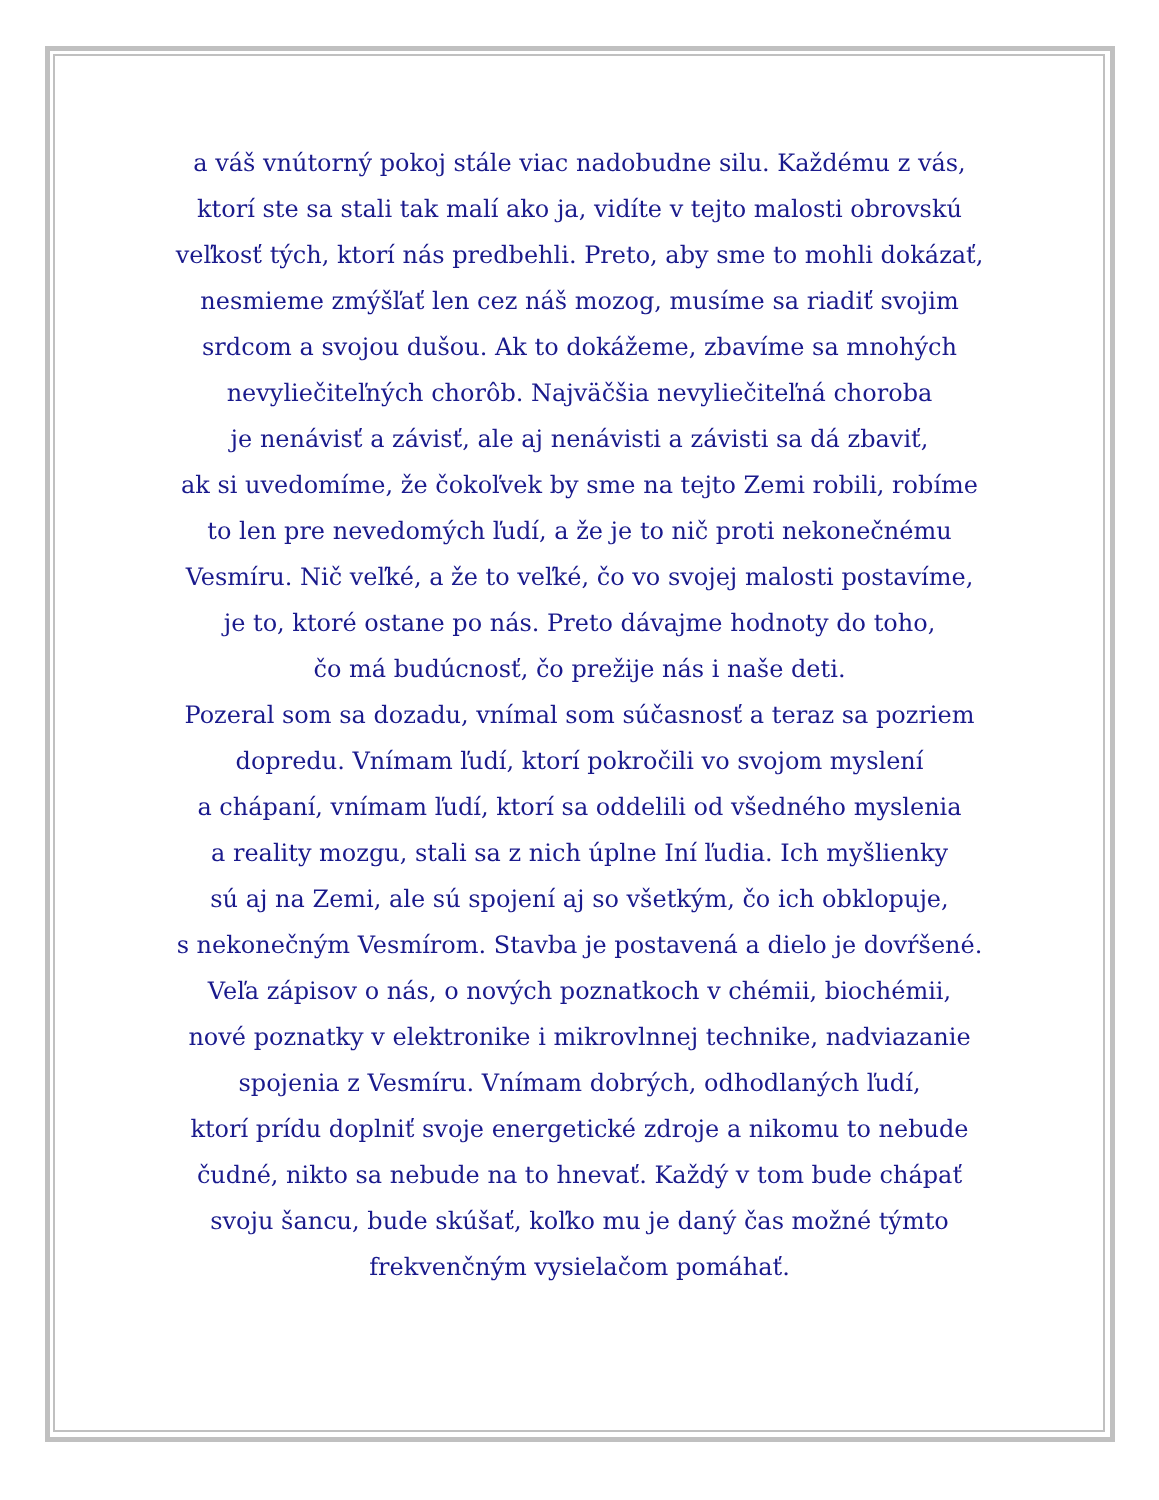a váš vnútorný pokoj stále viac nadobudne silu. Každému z vás,
ktorí ste sa stali tak malí ako ja, vidíte v tejto malosti obrovskú
veľkosť tých, ktorí nás predbehli. Preto, aby sme to mohli dokázať,
nesmieme zmýšľať len cez náš mozog, musíme sa riadiť svojim
srdcom a svojou dušou. Ak to dokážeme, zbavíme sa mnohých
nevyliečiteľných chorôb. Najväčšia nevyliečiteľná choroba
je nenávisť a závisť, ale aj nenávisti a závisti sa dá zbaviť,
ak si uvedomíme, že čokoľvek by sme na tejto Zemi robili, robíme
to len pre nevedomých ľudí, a že je to nič proti nekonečnému
Vesmíru. Nič veľké, a že to veľké, čo vo svojej malosti postavíme,
je to, ktoré ostane po nás. Preto dávajme hodnoty do toho,
čo má budúcnosť, čo prežije nás i naše deti.
Pozeral som sa dozadu, vnímal som súčasnosť a teraz sa pozriem
dopredu. Vnímam ľudí, ktorí pokročili vo svojom myslení
a chápaní, vnímam ľudí, ktorí sa oddelili od všedného myslenia
a reality mozgu, stali sa z nich úplne Iní ľudia. Ich myšlienky
sú aj na Zemi, ale sú spojení aj so všetkým, čo ich obklopuje,
s nekonečným Vesmírom. Stavba je postavená a dielo je dovŕšené.
Veľa zápisov o nás, o nových poznatkoch v chémii, biochémii,
nové poznatky v elektronike i mikrovlnnej technike, nadviazanie
spojenia z Vesmíru. Vnímam dobrých, odhodlaných ľudí,
ktorí prídu doplniť svoje energetické zdroje a nikomu to nebude
čudné, nikto sa nebude na to hnevať. Každý v tom bude chápať
svoju šancu, bude skúšať, koľko mu je daný čas možné týmto
frekvenčným vysielačom pomáhať.